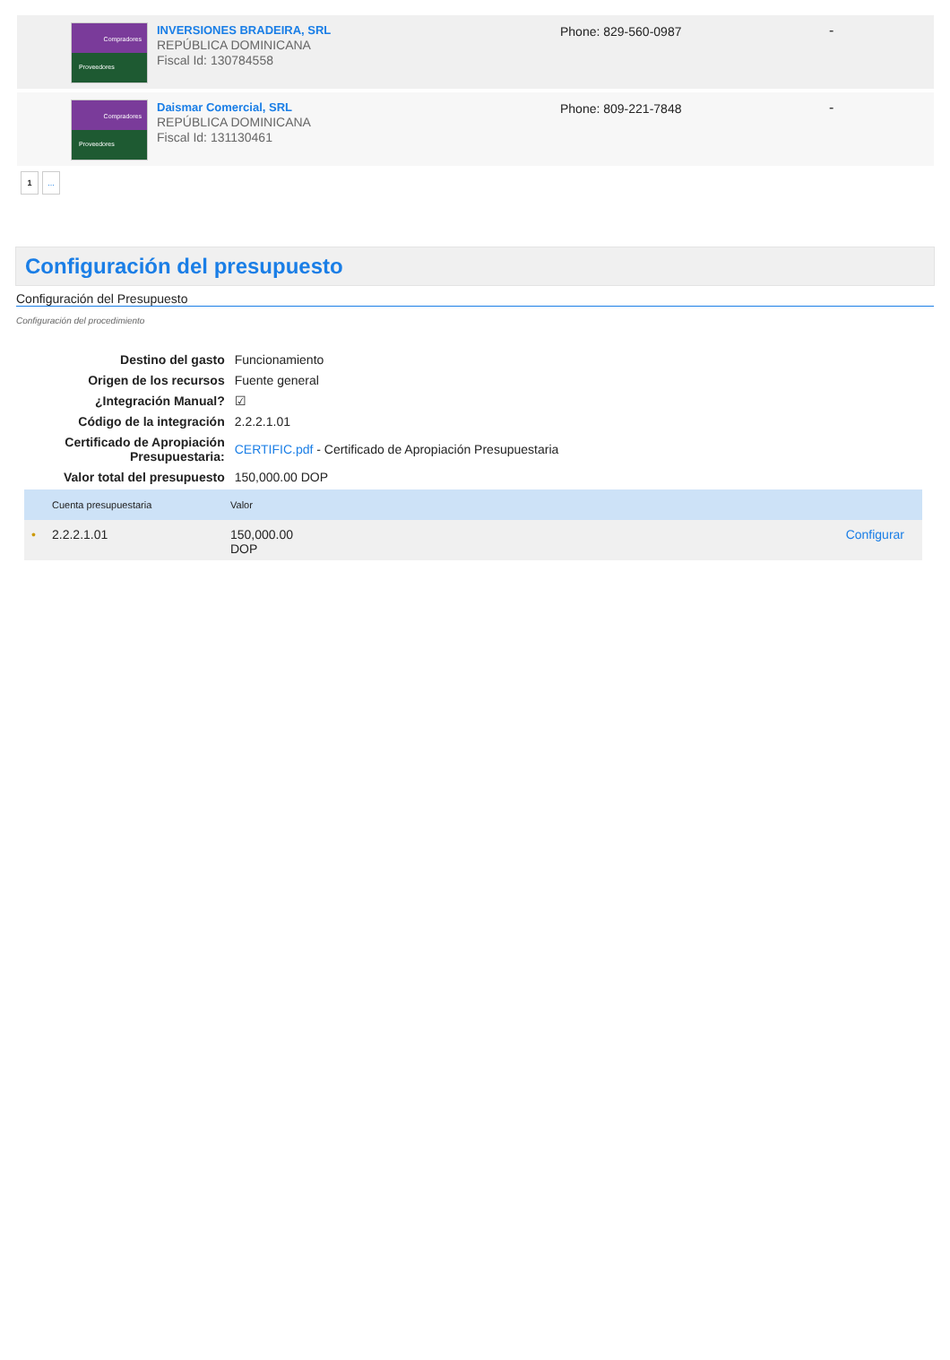Compradores
Proveedores
INVERSIONES BRADEIRA, SRL
REPÚBLICA DOMINICANA
Fiscal Id: 130784558
Phone: 829-560-0987 -
Compradores
Proveedores
Daismar Comercial, SRL
REPÚBLICA DOMINICANA
Fiscal Id: 131130461
Phone: 809-221-7848 -
1...
Configuración del presupuesto
Configuración del Presupuesto
Configuración del procedimiento
| Destino del gasto | Funcionamiento |
| Origen de los recursos | Fuente general |
| ¿Integración Manual? | ☑ |
| Código de la integración | 2.2.2.1.01 |
| Certificado de Apropiación Presupuestaria: | CERTIFIC.pdf - Certificado de Apropiación Presupuestaria |
| Valor total del presupuesto | 150,000.00 DOP |
| | Cuenta presupuestaria | Valor | |
| --- | --- | --- | --- |
| • | 2.2.2.1.01 | 150,000.00 DOP | Configurar |